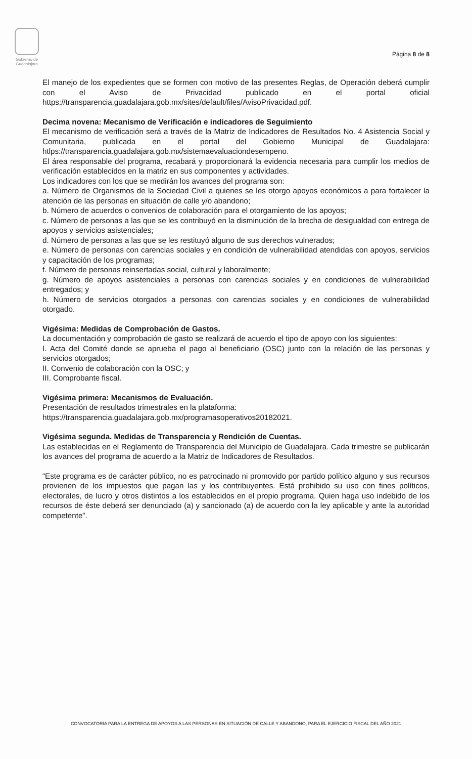Gobierno de
Guadalajara
Página 8 de 8
El manejo de los expedientes que se formen con motivo de las presentes Reglas, de Operación deberá cumplir con el Aviso de Privacidad publicado en el portal oficial https://transparencia.guadalajara.gob.mx/sites/default/files/AvisoPrivacidad.pdf.
Decima novena: Mecanismo de Verificación e indicadores de Seguimiento
El mecanismo de verificación será a través de la Matriz de Indicadores de Resultados No. 4 Asistencia Social y Comunitaria, publicada en el portal del Gobierno Municipal de Guadalajara: htlps://transparencia.guadalajara.gob.mx/sistemaevaluaciondesempeno.
El área responsable del programa, recabará y proporcionará la evidencia necesaria para cumplir los medios de verificación establecidos en la matriz en sus componentes y actividades.
Los indicadores con los que se medirán los avances del programa son:
a. Número de Organismos de la Sociedad Civil a quienes se les otorgo apoyos económicos a para fortalecer la atención de las personas en situación de calle y/o abandono;
b. Número de acuerdos o convenios de colaboración para el otorgamiento de los apoyos;
c. Número de personas a las que se les contribuyó en la disminución de la brecha de desigualdad con entrega de apoyos y servicios asistenciales;
d. Número de personas a las que se les restituyó alguno de sus derechos vulnerados;
e. Número de personas con carencias sociales y en condición de vulnerabilidad atendidas con apoyos, servicios y capacitación de los programas;
f. Número de personas reinsertadas social, cultural y laboralmente;
g. Número de apoyos asistenciales a personas con carencias sociales y en condiciones de vulnerabilidad entregados; y
h. Número de servicios otorgados a personas con carencias sociales y en condiciones de vulnerabilidad otorgado.
Vigésima: Medidas de Comprobación de Gastos.
La documentación y comprobación de gasto se realizará de acuerdo el tipo de apoyo con los siguientes:
I. Acta del Comité donde se aprueba el pago al beneficiario (OSC) junto con la relación de las personas y servicios otorgados;
II. Convenio de colaboración con la OSC; y
III. Comprobante fiscal.
Vigésima primera: Mecanismos de Evaluación.
Presentación de resultados trimestrales en la plataforma:
https://transparencia.guadalajara.gob.mx/programasoperativos20182021.
Vigésima segunda. Medidas de Transparencia y Rendición de Cuentas.
Las establecidas en el Reglamento de Transparencia del Municipio de Guadalajara. Cada trimestre se publicarán los avances del programa de acuerdo a la Matriz de Indicadores de Resultados.
“Este programa es de carácter público, no es patrocinado ni promovido por partido político alguno y sus recursos provienen de los impuestos que pagan las y los contribuyentes. Está prohibido su uso con fines políticos, electorales, de lucro y otros distintos a los establecidos en el propio programa. Quien haga uso indebido de los recursos de éste deberá ser denunciado (a) y sancionado (a) de acuerdo con la ley aplicable y ante la autoridad competente”.
CONVOCATORIA PARA LA ENTREGA DE APOYOS A LAS PERSONAS EN SITUACIÓN DE CALLE Y ABANDONO, PARA EL EJERCICIO FISCAL DEL AÑO 2021